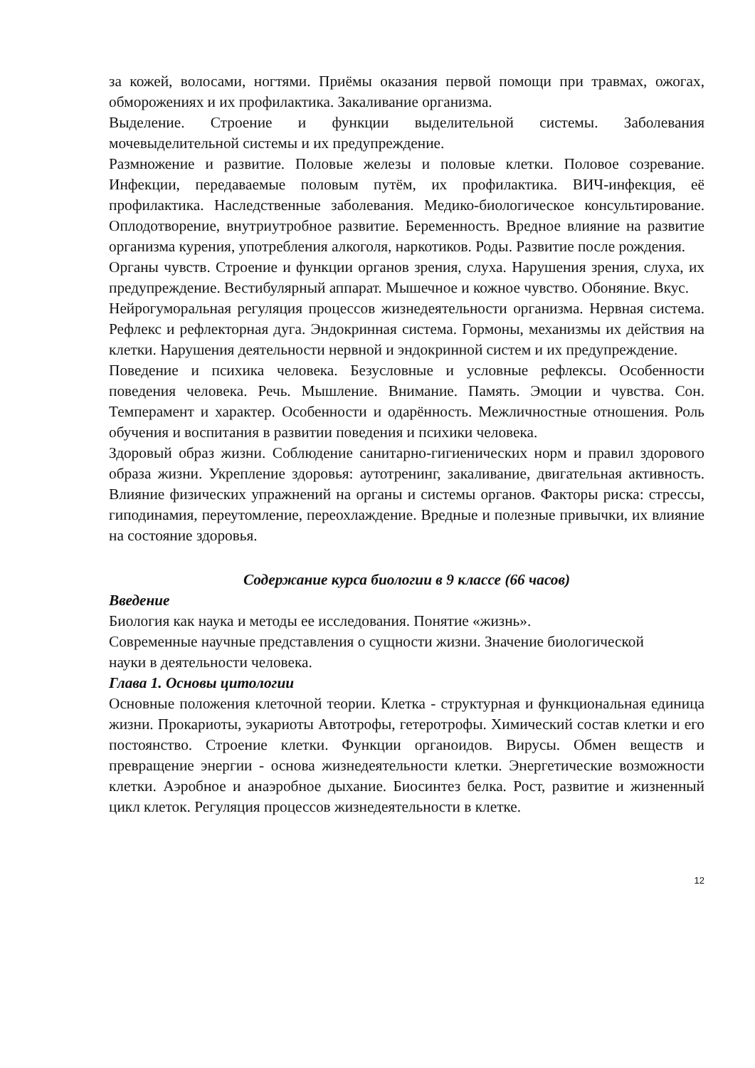за кожей, волосами, ногтями. Приёмы оказания первой помощи при травмах, ожогах, обморожениях и их профилактика. Закаливание организма.
Выделение. Строение и функции выделительной системы. Заболевания мочевыделительной системы и их предупреждение.
Размножение и развитие. Половые железы и половые клетки. Половое созревание. Инфекции, передаваемые половым путём, их профилактика. ВИЧ-инфекция, её профилактика. Наследственные заболевания. Медико-биологическое консультирование. Оплодотворение, внутриутробное развитие. Беременность. Вредное влияние на развитие организма курения, употребления алкоголя, наркотиков. Роды. Развитие после рождения.
Органы чувств. Строение и функции органов зрения, слуха. Нарушения зрения, слуха, их предупреждение. Вестибулярный аппарат. Мышечное и кожное чувство. Обоняние. Вкус.
Нейрогуморальная регуляция процессов жизнедеятельности организма. Нервная система. Рефлекс и рефлекторная дуга. Эндокринная система. Гормоны, механизмы их действия на клетки. Нарушения деятельности нервной и эндокринной систем и их предупреждение.
Поведение и психика человека. Безусловные и условные рефлексы. Особенности поведения человека. Речь. Мышление. Внимание. Память. Эмоции и чувства. Сон. Темперамент и характер. Особенности и одарённость. Межличностные отношения. Роль обучения и воспитания в развитии поведения и психики человека.
Здоровый образ жизни. Соблюдение санитарно-гигиенических норм и правил здорового образа жизни. Укрепление здоровья: аутотренинг, закаливание, двигательная активность. Влияние физических упражнений на органы и системы органов. Факторы риска: стрессы, гиподинамия, переутомление, переохлаждение. Вредные и полезные привычки, их влияние на состояние здоровья.
Содержание курса биологии в 9 классе (66 часов)
Введение
Биология как наука и методы ее исследования. Понятие «жизнь».
Современные научные представления о сущности жизни. Значение биологической
науки в деятельности человека.
Глава 1. Основы цитологии
Основные положения клеточной теории. Клетка - структурная и функциональная единица жизни. Прокариоты, эукариоты Автотрофы, гетеротрофы. Химический состав клетки и его постоянство. Строение клетки. Функции органоидов. Вирусы. Обмен веществ и превращение энергии - основа жизнедеятельности клетки. Энергетические возможности клетки. Аэробное и анаэробное дыхание. Биосинтез белка. Рост, развитие и жизненный цикл клеток. Регуляция процессов жизнедеятельности в клетке.
12